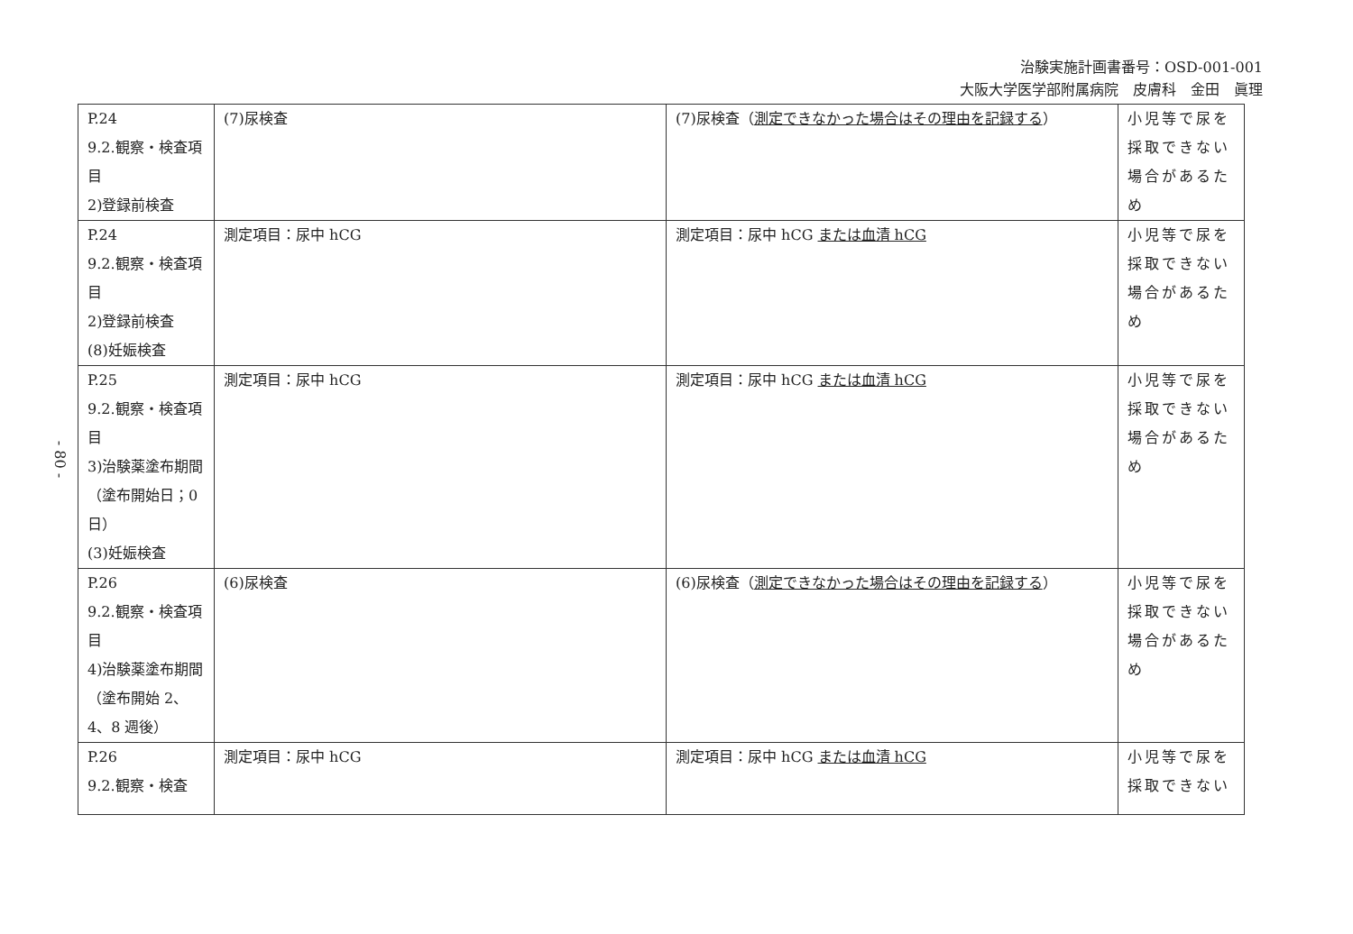治験実施計画書番号：OSD-001-001
大阪大学医学部附属病院　皮膚科　金田　眞理
- 80 -
| P.24 9.2.観察・検査項目 2)登録前検査 | (7)尿検査 | (7)尿検査（ 測定できなかった場合はその理由を記録する ） | 小児等で尿を採取できない場合があるため |
| P.24 9.2.観察・検査項目 2)登録前検査 (8)妊娠検査 | 測定項目：尿中 hCG | 測定項目：尿中 hCG または血清 hCG | 小児等で尿を採取できない場合があるため |
| P.25 9.2.観察・検査項目 3)治験薬塗布期間（塗布開始日；0 日） (3)妊娠検査 | 測定項目：尿中 hCG | 測定項目：尿中 hCG または血清 hCG | 小児等で尿を採取できない場合があるため |
| P.26 9.2.観察・検査項目 4)治験薬塗布期間（塗布開始 2、4、8 週後） | (6)尿検査 | (6)尿検査（ 測定できなかった場合はその理由を記録する ） | 小児等で尿を採取できない場合があるため |
| P.26 9.2.観察・検査 | 測定項目：尿中 hCG | 測定項目：尿中 hCG または血清 hCG | 小児等で尿を採取できない |